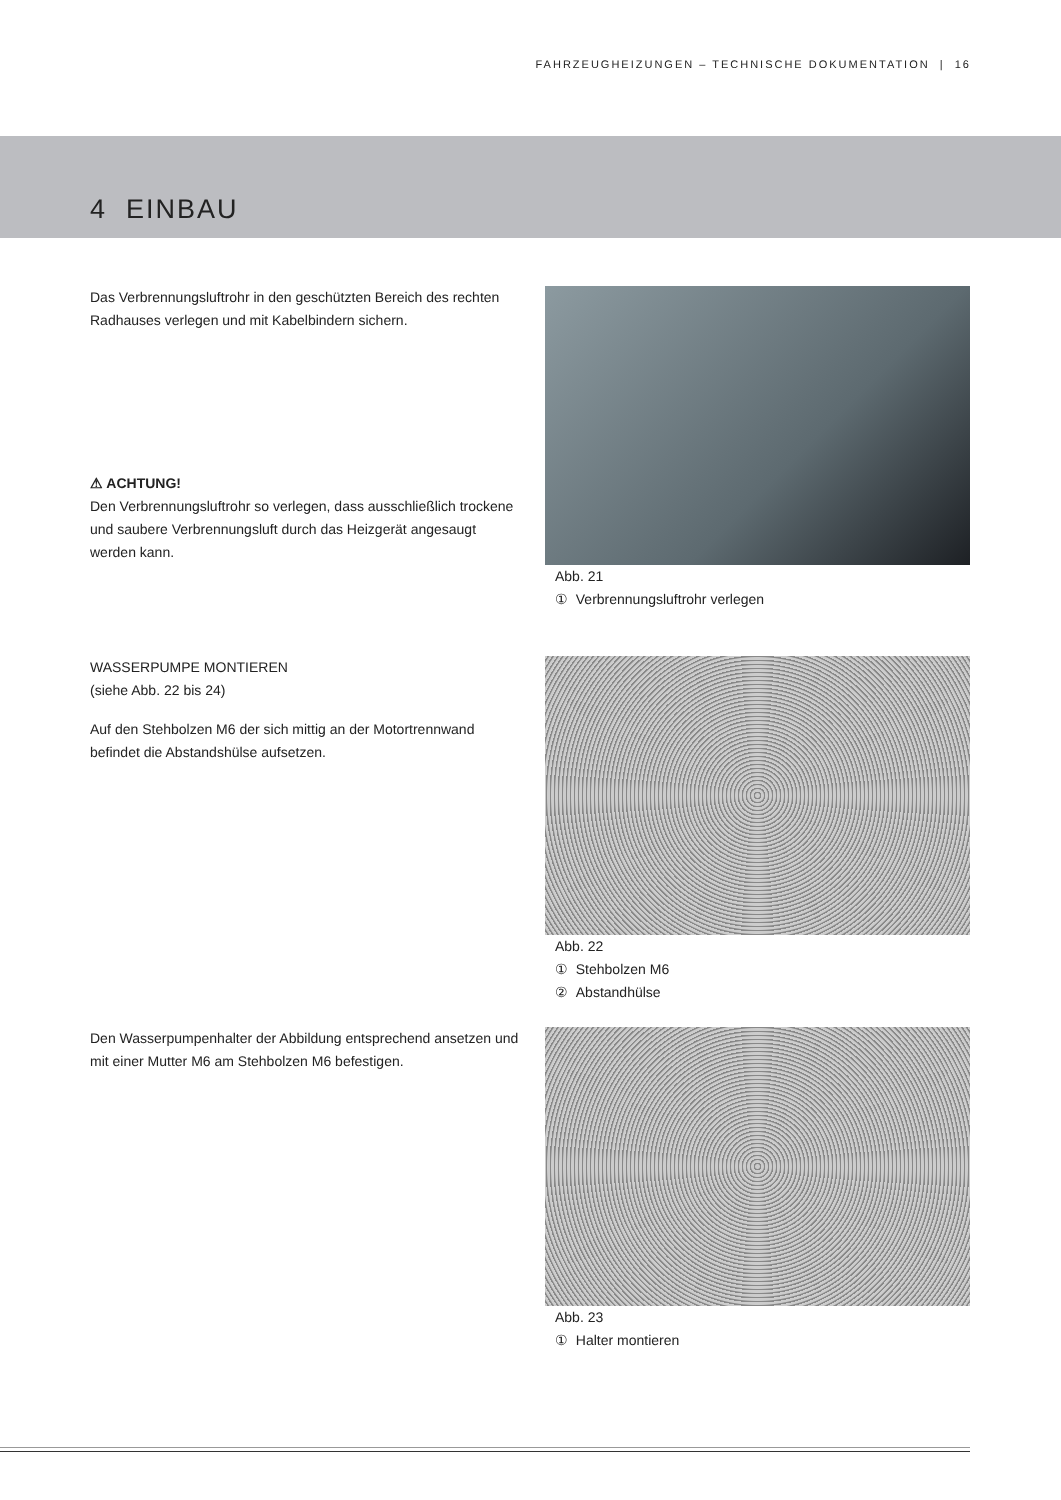FAHRZEUGHEIZUNGEN – TECHNISCHE DOKUMENTATION | 16
4 EINBAU
Das Verbrennungsluftrohr in den geschützten Bereich des rechten Radhauses verlegen und mit Kabelbindern sichern.
⚠ ACHTUNG!
Den Verbrennungsluftrohr so verlegen, dass ausschließlich trockene und saubere Verbrennungsluft durch das Heizgerät angesaugt werden kann.
Abb. 21
① Verbrennungsluftrohr verlegen
WASSERPUMPE MONTIEREN
(siehe Abb. 22 bis 24)
Auf den Stehbolzen M6 der sich mittig an der Motortrennwand befindet die Abstandshülse aufsetzen.
Abb. 22
① Stehbolzen M6
② Abstandhülse
Den Wasserpumpenhalter der Abbildung entsprechend ansetzen und mit einer Mutter M6 am Stehbolzen M6 befestigen.
Abb. 23
① Halter montieren